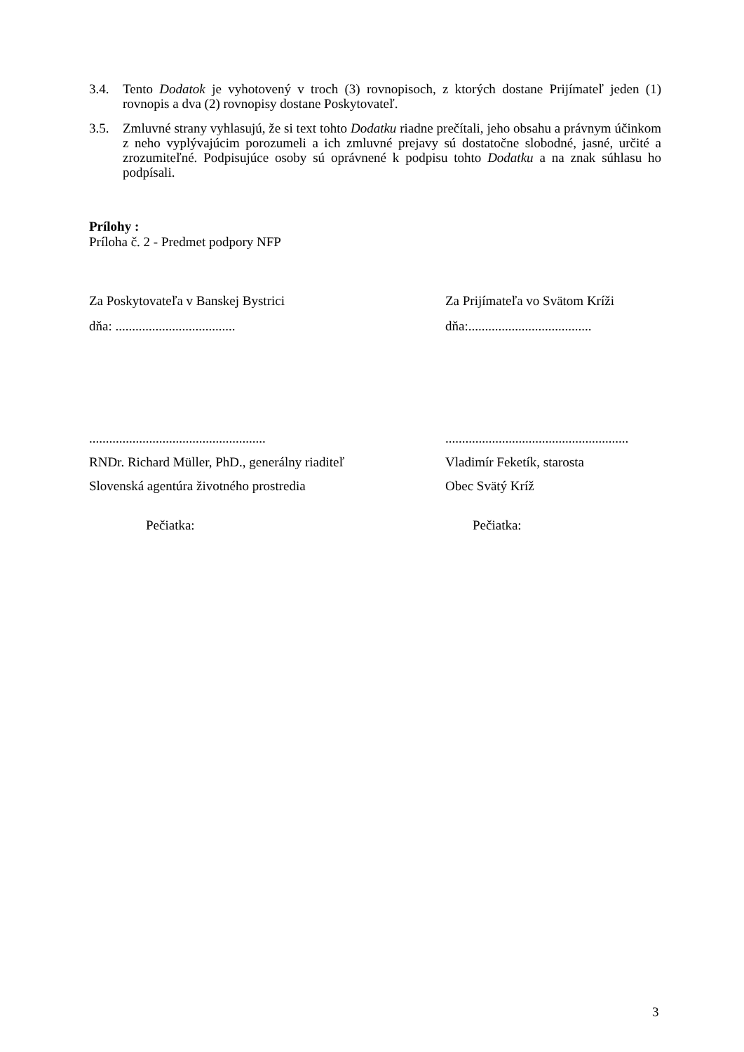3.4. Tento Dodatok je vyhotovený v troch (3) rovnopisoch, z ktorých dostane Prijímateľ jeden (1) rovnopis a dva (2) rovnopisy dostane Poskytovateľ.
3.5. Zmluvné strany vyhlasujú, že si text tohto Dodatku riadne prečítali, jeho obsahu a právnym účinkom z neho vyplývajúcim porozumeli a ich zmluvné prejavy sú dostatočne slobodné, jasné, určité a zrozumiteľné. Podpisujúce osoby sú oprávnené k podpisu tohto Dodatku a na znak súhlasu ho podpísali.
Prílohy :
Príloha č. 2 - Predmet podpory NFP
Za Poskytovateľa v Banskej Bystrici Za Prijímateľa vo Svätom Kríži
dňa: .................................... dňa:.....................................
.....................................................
.......................................................
RNDr. Richard Müller, PhD., generálny riaditeľ
Vladimír Feketík, starosta
Slovenská agentúra životného prostredia Obec Svätý Kríž
Pečiatka: Pečiatka:
3